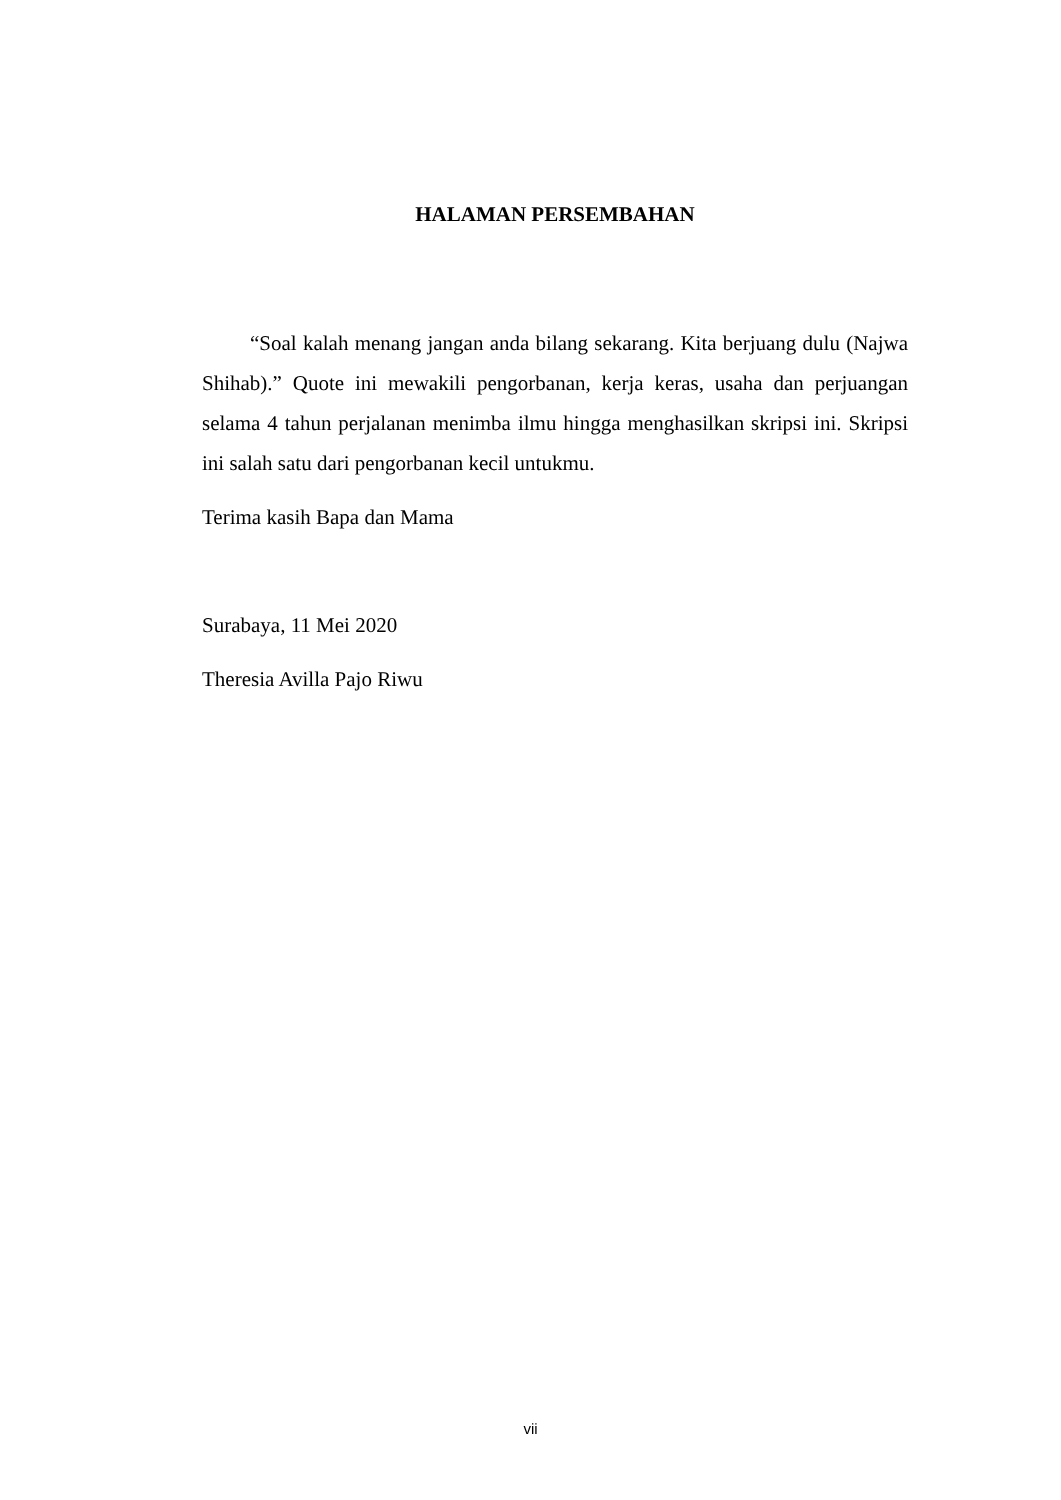HALAMAN PERSEMBAHAN
“Soal kalah menang jangan anda bilang sekarang. Kita berjuang dulu (Najwa Shihab).” Quote ini mewakili pengorbanan, kerja keras, usaha dan perjuangan selama 4 tahun perjalanan menimba ilmu hingga menghasilkan skripsi ini. Skripsi ini salah satu dari pengorbanan kecil untukmu.
Terima kasih Bapa dan Mama
Surabaya, 11 Mei 2020
Theresia Avilla Pajo Riwu
vii